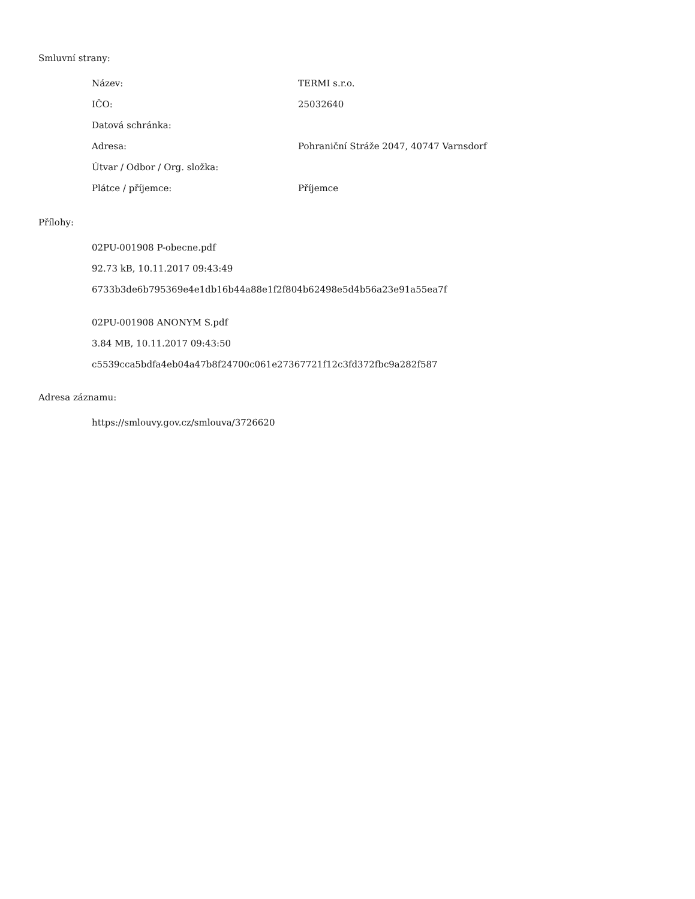Smluvní strany:
| Název: | TERMI s.r.o. |
| IČO: | 25032640 |
| Datová schránka: | |
| Adresa: | Pohraniční Stráže 2047, 40747 Varnsdorf |
| Útvar / Odbor / Org. složka: | |
| Plátce / příjemce: | Příjemce |
Přílohy:
02PU-001908 P-obecne.pdf
92.73 kB, 10.11.2017 09:43:49
6733b3de6b795369e4e1db16b44a88e1f2f804b62498e5d4b56a23e91a55ea7f
02PU-001908 ANONYM S.pdf
3.84 MB, 10.11.2017 09:43:50
c5539cca5bdfa4eb04a47b8f24700c061e27367721f12c3fd372fbc9a282f587
Adresa záznamu:
https://smlouvy.gov.cz/smlouva/3726620